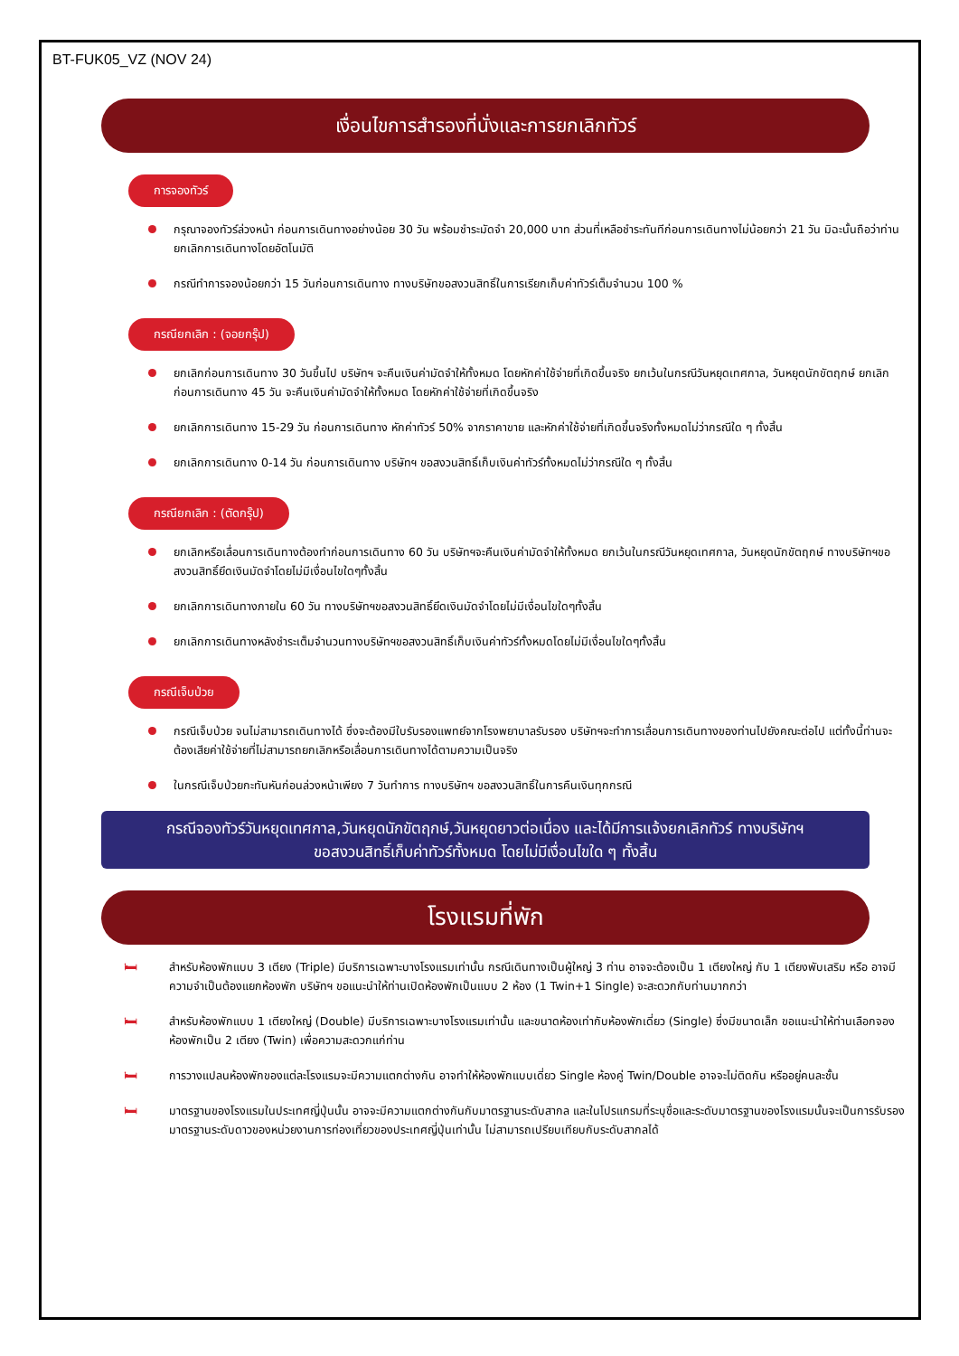BT-FUK05_VZ (NOV 24)
เงื่อนไขการสำรองที่นั่งและการยกเลิกทัวร์
การจองทัวร์
กรุณาจองทัวร์ล่วงหน้า ก่อนการเดินทางอย่างน้อย 30 วัน พร้อมชำระมัดจำ 20,000 บาท ส่วนที่เหลือชำระทันทีก่อนการเดินทางไม่น้อยกว่า 21 วัน มิฉะนั้นถือว่าท่านยกเลิกการเดินทางโดยอัตโนมัติ
กรณีทำการจองน้อยกว่า 15 วันก่อนการเดินทาง ทางบริษัทขอสงวนสิทธิ์ในการเรียกเก็บค่าทัวร์เต็มจำนวน 100 %
กรณียกเลิก : (จอยกรุ๊ป)
ยกเลิกก่อนการเดินทาง 30 วันขึ้นไป บริษัทฯ จะคืนเงินค่ามัดจำให้ทั้งหมด โดยหักค่าใช้จ่ายที่เกิดขึ้นจริง ยกเว้นในกรณีวันหยุดเทศกาล, วันหยุดนักขัตฤกษ์ ยกเลิกก่อนการเดินทาง 45 วัน จะคืนเงินค่ามัดจำให้ทั้งหมด โดยหักค่าใช้จ่ายที่เกิดขึ้นจริง
ยกเลิกการเดินทาง 15-29 วัน ก่อนการเดินทาง หักค่าทัวร์ 50% จากราคาขาย และหักค่าใช้จ่ายที่เกิดขึ้นจริงทั้งหมดไม่ว่ากรณีใด ๆ ทั้งสิ้น
ยกเลิกการเดินทาง 0-14 วัน ก่อนการเดินทาง บริษัทฯ ขอสงวนสิทธิ์เก็บเงินค่าทัวร์ทั้งหมดไม่ว่ากรณีใด ๆ ทั้งสิ้น
กรณียกเลิก : (ตัดกรุ๊ป)
ยกเลิกหรือเลื่อนการเดินทางต้องทำก่อนการเดินทาง 60 วัน บริษัทฯจะคืนเงินค่ามัดจำให้ทั้งหมด ยกเว้นในกรณีวันหยุดเทศกาล, วันหยุดนักขัตฤกษ์ ทางบริษัทฯขอสงวนสิทธิ์ยึดเงินมัดจำโดยไม่มีเงื่อนไขใดๆทั้งสิ้น
ยกเลิกการเดินทางภายใน 60 วัน ทางบริษัทฯขอสงวนสิทธิ์ยึดเงินมัดจำโดยไม่มีเงื่อนไขใดๆทั้งสิ้น
ยกเลิกการเดินทางหลังชำระเต็มจำนวนทางบริษัทฯขอสงวนสิทธิ์เก็บเงินค่าทัวร์ทั้งหมดโดยไม่มีเงื่อนไขใดๆทั้งสิ้น
กรณีเจ็บป่วย
กรณีเจ็บป่วย จนไม่สามารถเดินทางได้ ซึ่งจะต้องมีใบรับรองแพทย์จากโรงพยาบาลรับรอง บริษัทฯจะทำการเลื่อนการเดินทางของท่านไปยังคณะต่อไป แต่ทั้งนี้ท่านจะต้องเสียค่าใช้จ่ายที่ไม่สามารถยกเลิกหรือเลื่อนการเดินทางได้ตามความเป็นจริง
ในกรณีเจ็บป่วยกะทันหันก่อนล่วงหน้าเพียง 7 วันทำการ ทางบริษัทฯ ขอสงวนสิทธิ์ในการคืนเงินทุกกรณี
กรณีจองทัวร์วันหยุดเทศกาล,วันหยุดนักขัตฤกษ์,วันหยุดยาวต่อเนื่อง และได้มีการแจ้งยกเลิกทัวร์ ทางบริษัทฯ
ขอสงวนสิทธิ์เก็บค่าทัวร์ทั้งหมด โดยไม่มีเงื่อนไขใด ๆ ทั้งสิ้น
โรงแรมที่พัก
🛏 สำหรับห้องพักแบบ 3 เตียง (Triple) มีบริการเฉพาะบางโรงแรมเท่านั้น กรณีเดินทางเป็นผู้ใหญ่ 3 ท่าน อาจจะต้องเป็น 1 เตียงใหญ่ กับ 1 เตียงพับเสริม หรือ อาจมีความจำเป็นต้องแยกห้องพัก บริษัทฯ ขอแนะนำให้ท่านเปิดห้องพักเป็นแบบ 2 ห้อง (1 Twin+1 Single) จะสะดวกกับท่านมากกว่า
🛏 สำหรับห้องพักแบบ 1 เตียงใหญ่ (Double) มีบริการเฉพาะบางโรงแรมเท่านั้น และขนาดห้องเท่ากับห้องพักเดี่ยว (Single) ซึ่งมีขนาดเล็ก ขอแนะนำให้ท่านเลือกจองห้องพักเป็น 2 เตียง (Twin) เพื่อความสะดวกแก่ท่าน
🛏 การวางแปลนห้องพักของแต่ละโรงแรมจะมีความแตกต่างกัน อาจทำให้ห้องพักแบบเดี่ยว Single ห้องคู่ Twin/Double อาจจะไม่ติดกัน หรืออยู่คนละชั้น
🛏 มาตรฐานของโรงแรมในประเทศญี่ปุ่นนั้น อาจจะมีความแตกต่างกันกับมาตรฐานระดับสากล และในโปรแกรมที่ระบุชื่อและระดับมาตรฐานของโรงแรมนั้นจะเป็นการรับรองมาตรฐานระดับดาวของหน่วยงานการท่องเที่ยวของประเทศญี่ปุ่นเท่านั้น ไม่สามารถเปรียบเทียบกับระดับสากลได้